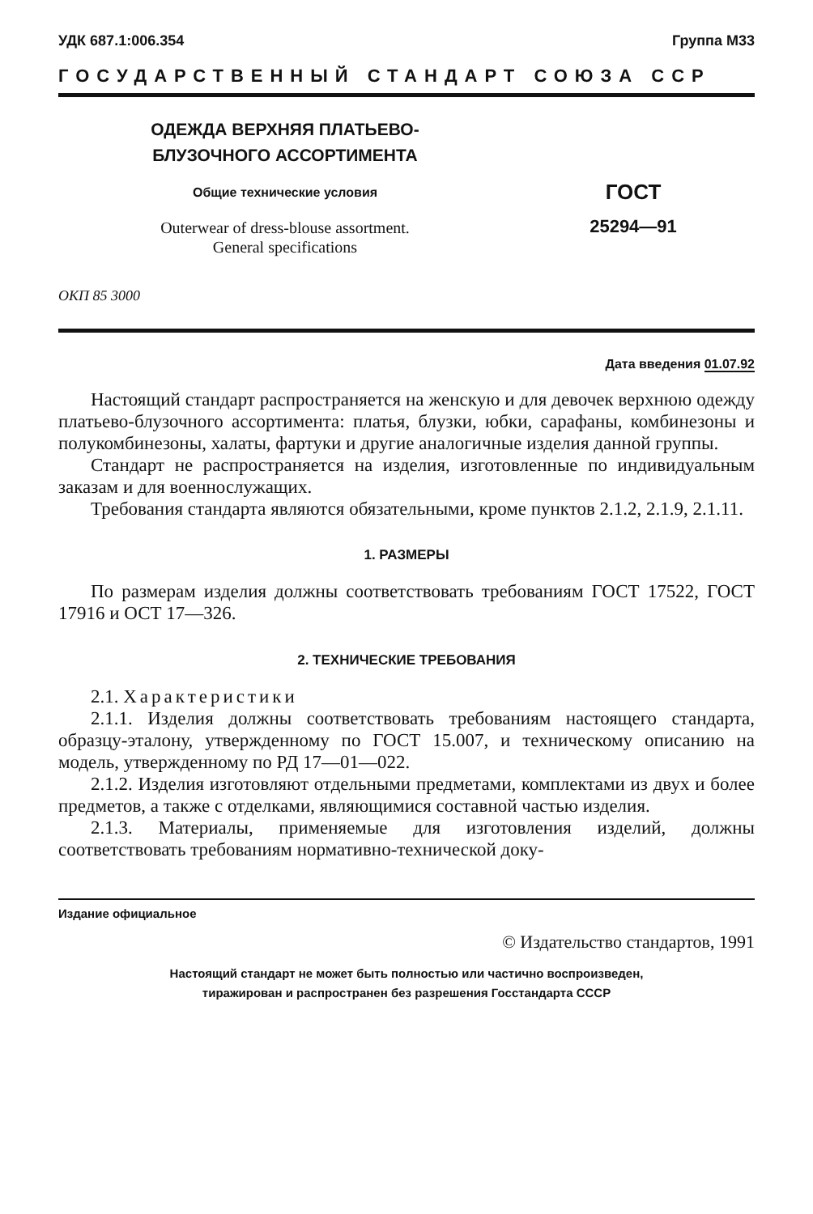УДК 687.1:006.354 Группа М33
ГОСУДАРСТВЕННЫЙ СТАНДАРТ СОЮЗА ССР
ОДЕЖДА ВЕРХНЯЯ ПЛАТЬЕВО-
БЛУЗОЧНОГО АССОРТИМЕНТА
Общие технические условия
Outerwear of dress-blouse assortment.
General specifications
ГОСТ
25294—91
ОКП 85 3000
Дата введения 01.07.92
Настоящий стандарт распространяется на женскую и для девочек верхнюю одежду платьево-блузочного ассортимента: платья, блузки, юбки, сарафаны, комбинезоны и полукомбинезоны, халаты, фартуки и другие аналогичные изделия данной группы.
Стандарт не распространяется на изделия, изготовленные по индивидуальным заказам и для военнослужащих.
Требования стандарта являются обязательными, кроме пунктов 2.1.2, 2.1.9, 2.1.11.
1. РАЗМЕРЫ
По размерам изделия должны соответствовать требованиям ГОСТ 17522, ГОСТ 17916 и ОСТ 17—326.
2. ТЕХНИЧЕСКИЕ ТРЕБОВАНИЯ
2.1. Характеристики
2.1.1. Изделия должны соответствовать требованиям настоящего стандарта, образцу-эталону, утвержденному по ГОСТ 15.007, и техническому описанию на модель, утвержденному по РД 17—01—022.
2.1.2. Изделия изготовляют отдельными предметами, комплектами из двух и более предметов, а также с отделками, являющимися составной частью изделия.
2.1.3. Материалы, применяемые для изготовления изделий, должны соответствовать требованиям нормативно-технической доку-
Издание официальное
© Издательство стандартов, 1991
Настоящий стандарт не может быть полностью или частично воспроизведен,
тиражирован и распространен без разрешения Госстандарта СССР